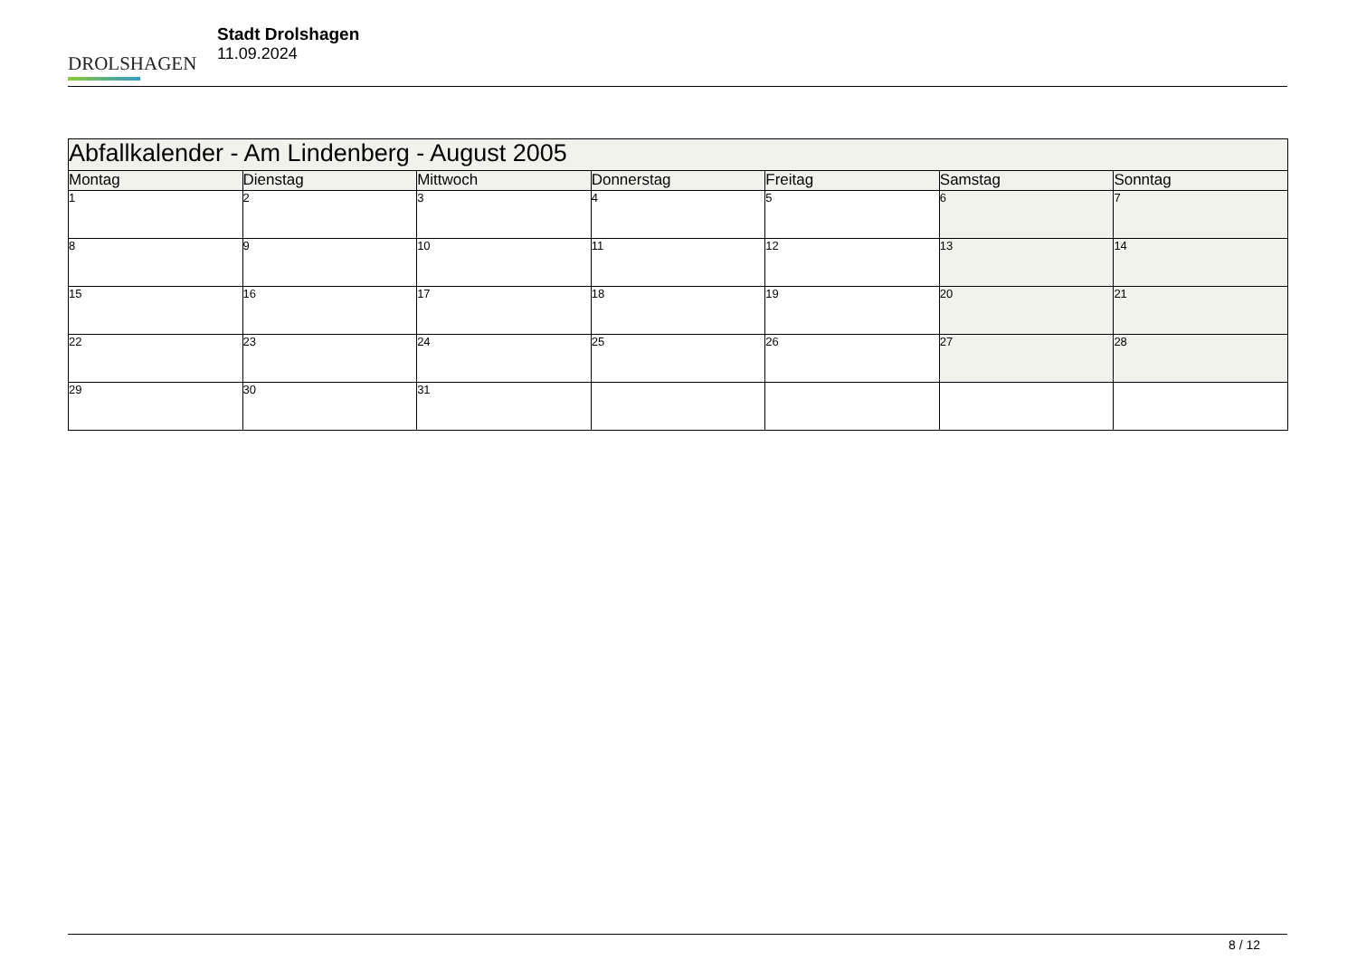DROLSHAGEN
Stadt Drolshagen
11.09.2024
| Abfallkalender - Am Lindenberg - August 2005 | | | | | | |
| --- | --- | --- | --- | --- | --- | --- |
| Montag | Dienstag | Mittwoch | Donnerstag | Freitag | Samstag | Sonntag |
| 1 | 2 | 3 | 4 | 5 | 6 | 7 |
| 8 | 9 | 10 | 11 | 12 | 13 | 14 |
| 15 | 16 | 17 | 18 | 19 | 20 | 21 |
| 22 | 23 | 24 | 25 | 26 | 27 | 28 |
| 29 | 30 | 31 | | | | |
8 / 12